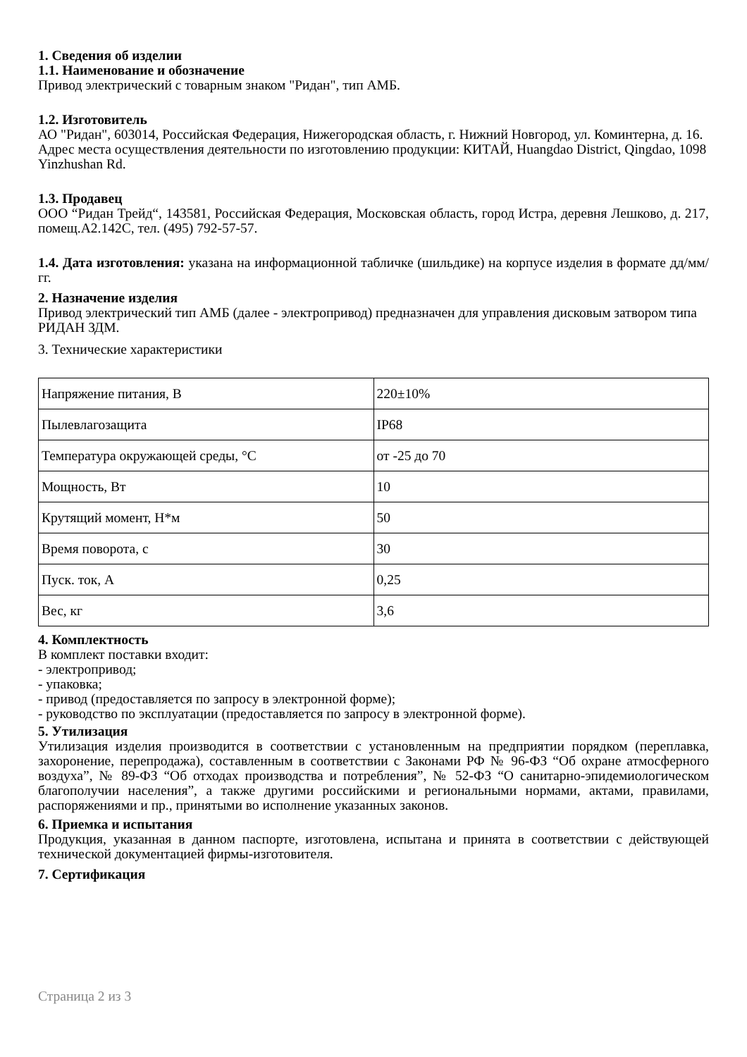1. Сведения об изделии
1.1. Наименование и обозначение
Привод электрический с товарным знаком "Ридан", тип АМБ.
1.2. Изготовитель
АО "Ридан", 603014, Российская Федерация, Нижегородская область, г. Нижний Новгород, ул. Коминтерна, д. 16.
Адрес места осуществления деятельности по изготовлению продукции: КИТАЙ, Huangdao District, Qingdao, 1098 Yinzhushan Rd.
1.3. Продавец
ООО “Ридан Трейд“, 143581, Российская Федерация, Московская область, город Истра, деревня Лешково, д. 217, помещ.А2.142С, тел. (495) 792-57-57.
1.4. Дата изготовления: указана на информационной табличке (шильдике) на корпусе изделия в формате дд/мм/гг.
2. Назначение изделия
Привод электрический тип АМБ (далее - электропривод) предназначен для управления дисковым затвором типа РИДАН ЗДМ.
3. Технические характеристики
| Напряжение питания, В | 220±10% |
| Пылевлагозащита | IP68 |
| Температура окружающей среды, °С | от -25 до 70 |
| Мощность, Вт | 10 |
| Крутящий момент, Н*м | 50 |
| Время поворота, с | 30 |
| Пуск. ток, А | 0,25 |
| Вес, кг | 3,6 |
4. Комплектность
В комплект поставки входит:
- электропривод;
- упаковка;
- привод (предоставляется по запросу в электронной форме);
- руководство по эксплуатации (предоставляется по запросу в электронной форме).
5. Утилизация
Утилизация изделия производится в соответствии с установленным на предприятии порядком (переплавка, захоронение, перепродажа), составленным в соответствии с Законами РФ № 96-ФЗ “Об охране атмосферного воздуха”, № 89-ФЗ “Об отходах производства и потребления”, № 52-ФЗ “О санитарно-эпидемиологическом благополучии населения”, а также другими российскими и региональными нормами, актами, правилами, распоряжениями и пр., принятыми во исполнение указанных законов.
6. Приемка и испытания
Продукция, указанная в данном паспорте, изготовлена, испытана и принята в соответствии с действующей технической документацией фирмы-изготовителя.
7. Сертификация
Страница 2 из 3